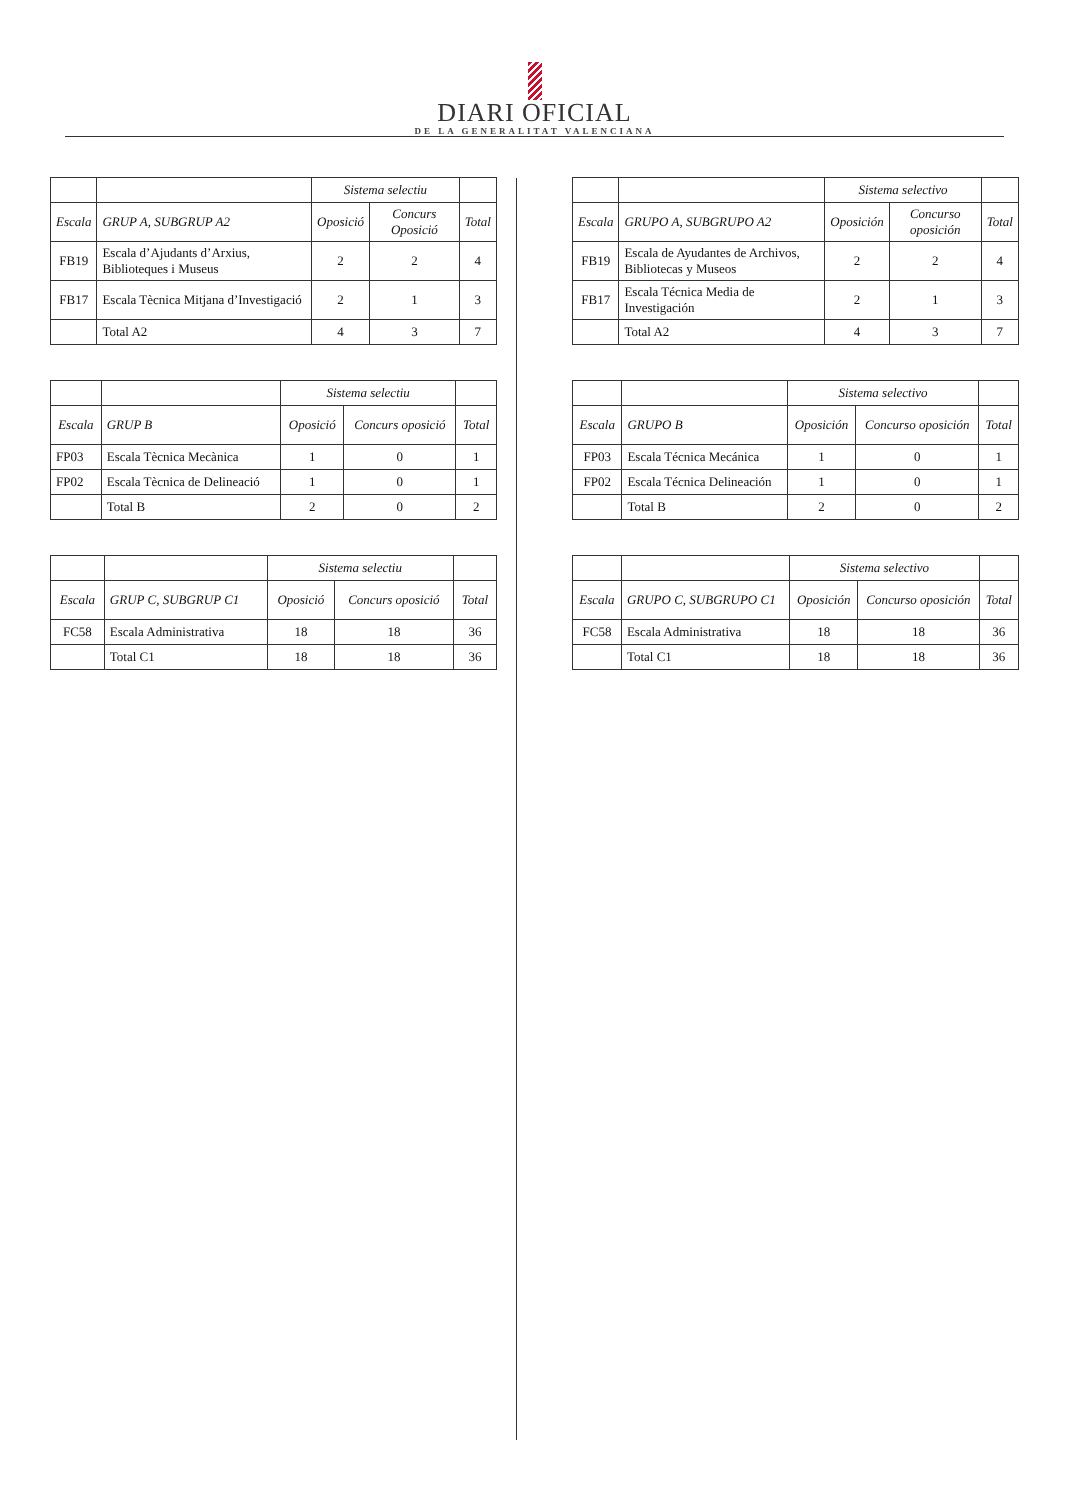DIARI OFICIAL
DE LA GENERALITAT VALENCIANA
| | | Sistema selectiu | | |
| --- | --- | --- | --- | --- |
| Escala | GRUP A, SUBGRUP A2 | Oposició | Concurs Oposició | Total |
| FB19 | Escala d’Ajudants d’Arxius, Biblioteques i Museus | 2 | 2 | 4 |
| FB17 | Escala Tècnica Mitjana d’Investigació | 2 | 1 | 3 |
| | Total A2 | 4 | 3 | 7 |
| | | Sistema selectiu | | |
| --- | --- | --- | --- | --- |
| Escala | GRUP B | Oposició | Concurs oposició | Total |
| FP03 | Escala Tècnica Mecànica | 1 | 0 | 1 |
| FP02 | Escala Tècnica de Delineació | 1 | 0 | 1 |
| | Total B | 2 | 0 | 2 |
| | | Sistema selectiu | | |
| --- | --- | --- | --- | --- |
| Escala | GRUP C, SUBGRUP C1 | Oposició | Concurs oposició | Total |
| FC58 | Escala Administrativa | 18 | 18 | 36 |
| | Total C1 | 18 | 18 | 36 |
| | | Sistema selectivo | | |
| --- | --- | --- | --- | --- |
| Escala | GRUPO A, SUBGRUPO A2 | Oposición | Concurso oposición | Total |
| FB19 | Escala de Ayudantes de Archivos, Bibliotecas y Museos | 2 | 2 | 4 |
| FB17 | Escala Técnica Media de Investigación | 2 | 1 | 3 |
| | Total A2 | 4 | 3 | 7 |
| | | Sistema selectivo | | |
| --- | --- | --- | --- | --- |
| Escala | GRUPO B | Oposición | Concurso oposición | Total |
| FP03 | Escala Técnica Mecánica | 1 | 0 | 1 |
| FP02 | Escala Técnica Delineación | 1 | 0 | 1 |
| | Total B | 2 | 0 | 2 |
| | | Sistema selectivo | | |
| --- | --- | --- | --- | --- |
| Escala | GRUPO C, SUBGRUPO C1 | Oposición | Concurso oposición | Total |
| FC58 | Escala Administrativa | 18 | 18 | 36 |
| | Total C1 | 18 | 18 | 36 |